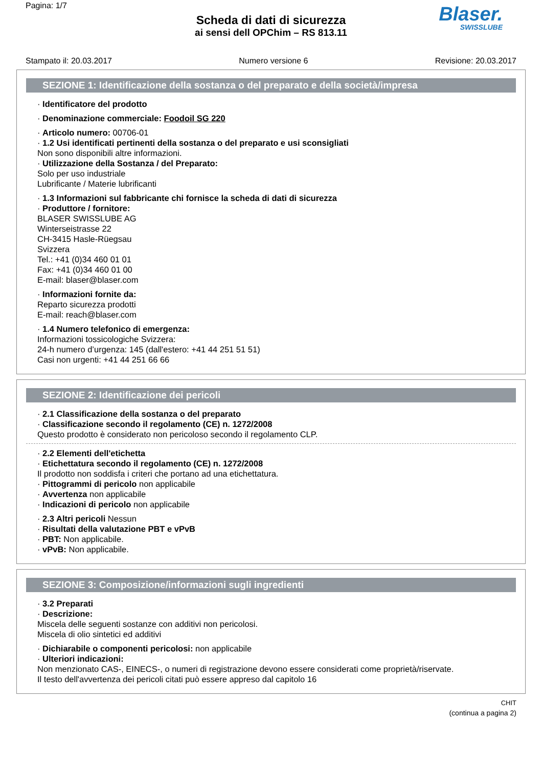Pagina: 1/7
Scheda di dati di sicurezza
ai sensi dell OPChim – RS 813.11
Blaser.
SWISSLUBE
Stampato il: 20.03.2017 Numero versione 6 Revisione: 20.03.2017
SEZIONE 1: Identificazione della sostanza o del preparato e della società/impresa
· Identificatore del prodotto
· Denominazione commerciale: Foodoil SG 220
· Articolo numero: 00706-01
· 1.2 Usi identificati pertinenti della sostanza o del preparato e usi sconsigliati
Non sono disponibili altre informazioni.
· Utilizzazione della Sostanza / del Preparato:
Solo per uso industriale
Lubrificante / Materie lubrificanti
· 1.3 Informazioni sul fabbricante chi fornisce la scheda di dati di sicurezza
· Produttore / fornitore:
BLASER SWISSLUBE AG
Winterseistrasse 22
CH-3415 Hasle-Rüegsau
Svizzera
Tel.: +41 (0)34 460 01 01
Fax: +41 (0)34 460 01 00
E-mail: blaser@blaser.com
· Informazioni fornite da:
Reparto sicurezza prodotti
E-mail: reach@blaser.com
· 1.4 Numero telefonico di emergenza:
Informazioni tossicologiche Svizzera:
24-h numero d’urgenza: 145 (dall'estero: +41 44 251 51 51)
Casi non urgenti: +41 44 251 66 66
SEZIONE 2: Identificazione dei pericoli
· 2.1 Classificazione della sostanza o del preparato
· Classificazione secondo il regolamento (CE) n. 1272/2008
Questo prodotto è considerato non pericoloso secondo il regolamento CLP.
· 2.2 Elementi dell'etichetta
· Etichettatura secondo il regolamento (CE) n. 1272/2008
Il prodotto non soddisfa i criteri che portano ad una etichettatura.
· Pittogrammi di pericolo non applicabile
· Avvertenza non applicabile
· Indicazioni di pericolo non applicabile
· 2.3 Altri pericoli Nessun
· Risultati della valutazione PBT e vPvB
· PBT: Non applicabile.
· vPvB: Non applicabile.
SEZIONE 3: Composizione/informazioni sugli ingredienti
· 3.2 Preparati
· Descrizione:
Miscela delle seguenti sostanze con additivi non pericolosi.
Miscela di olio sintetici ed additivi
· Dichiarabile o componenti pericolosi: non applicabile
· Ulteriori indicazioni:
Non menzionato CAS-, EINECS-, o numeri di registrazione devono essere considerati come proprietà/riservate.
Il testo dell'avvertenza dei pericoli citati può essere appreso dal capitolo 16
CHIT
(continua a pagina 2)